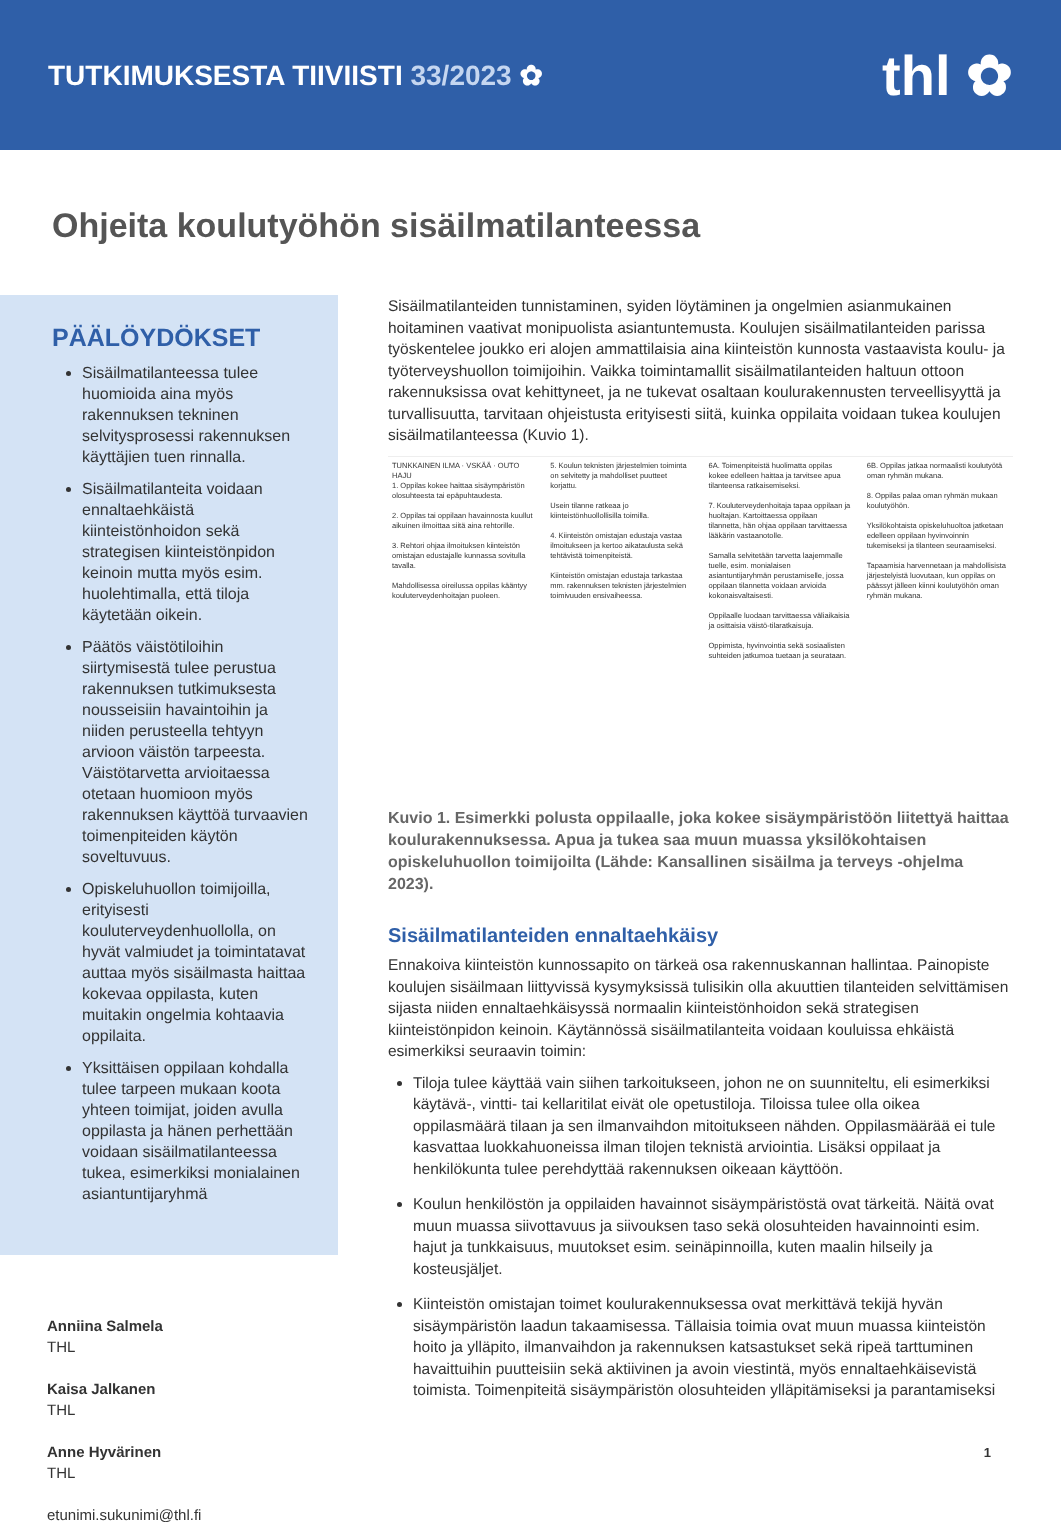TUTKIMUKSESTA TIIVIISTI 33/2023 ✿
thl ✿
Ohjeita koulutyöhön sisäilmatilanteessa
PÄÄLÖYDÖKSET
Sisäilmatilanteessa tulee huomioida aina myös rakennuksen tekninen selvitysprosessi rakennuksen käyttäjien tuen rinnalla.
Sisäilmatilanteita voidaan ennaltaehkäistä kiinteistönhoidon sekä strategisen kiinteistönpidon keinoin mutta myös esim. huolehtimalla, että tiloja käytetään oikein.
Päätös väistötiloihin siirtymisestä tulee perustua rakennuksen tutkimuksesta nousseisiin havaintoihin ja niiden perusteella tehtyyn arvioon väistön tarpeesta. Väistötarvetta arvioitaessa otetaan huomioon myös rakennuksen käyttöä turvaavien toimenpiteiden käytön soveltuvuus.
Opiskeluhuollon toimijoilla, erityisesti kouluterveydenhuollolla, on hyvät valmiudet ja toimintatavat auttaa myös sisäilmasta haittaa kokevaa oppilasta, kuten muitakin ongelmia kohtaavia oppilaita.
Yksittäisen oppilaan kohdalla tulee tarpeen mukaan koota yhteen toimijat, joiden avulla oppilasta ja hänen perhettään voidaan sisäilmatilanteessa tukea, esimerkiksi monialainen asiantuntijaryhmä
Anniina Salmela
THL
Kaisa Jalkanen
THL
Anne Hyvärinen
THL
etunimi.sukunimi@thl.fi
Sisäilmatilanteiden tunnistaminen, syiden löytäminen ja ongelmien asianmukainen hoitaminen vaativat monipuolista asiantuntemusta. Koulujen sisäilmatilanteiden parissa työskentelee joukko eri alojen ammattilaisia aina kiinteistön kunnosta vastaavista koulu- ja työterveyshuollon toimijoihin. Vaikka toimintamallit sisäilmatilanteiden haltuun ottoon rakennuksissa ovat kehittyneet, ja ne tukevat osaltaan koulurakennusten terveellisyyttä ja turvallisuutta, tarvitaan ohjeistusta erityisesti siitä, kuinka oppilaita voidaan tukea koulujen sisäilmatilanteessa (Kuvio 1).
TUNKKAINEN ILMA · VSKÄÄ · OUTO HAJU
1. Oppilas kokee haittaa sisäympäristön olosuhteesta tai epäpuhtaudesta.
2. Oppilas tai oppilaan havainnosta kuullut aikuinen ilmoittaa siitä aina rehtorille.
3. Rehtori ohjaa ilmoituksen kiinteistön omistajan edustajalle kunnassa sovitulla tavalla.
Mahdollisessa oireilussa oppilas kääntyy kouluterveydenhoitajan puoleen.
5. Koulun teknisten järjestelmien toiminta on selvitetty ja mahdolliset puutteet korjattu.
Usein tilanne ratkeaa jo kiinteistönhuollollisilla toimilla.
4. Kiinteistön omistajan edustaja vastaa ilmoitukseen ja kertoo aikataulusta sekä tehtävistä toimenpiteistä.
Kiinteistön omistajan edustaja tarkastaa mm. rakennuksen teknisten järjestelmien toimivuuden ensivaiheessa.
6A. Toimenpiteistä huolimatta oppilas kokee edelleen haittaa ja tarvitsee apua tilanteensa ratkaisemiseksi.
7. Kouluterveydenhoitaja tapaa oppilaan ja huoltajan. Kartoittaessa oppilaan tilannetta, hän ohjaa oppilaan tarvittaessa lääkärin vastaanotolle.
Samalla selvitetään tarvetta laajemmalle tuelle, esim. monialaisen asiantuntijaryhmän perustamiselle, jossa oppilaan tilannetta voidaan arvioida kokonaisvaltaisesti.
Oppilaalle luodaan tarvittaessa väliaikaisia ja osittaisia väistö-tilaratkaisuja.
Oppimista, hyvinvointia sekä sosiaalisten suhteiden jatkumoa tuetaan ja seurataan.
6B. Oppilas jatkaa normaalisti koulutyötä oman ryhmän mukana.
8. Oppilas palaa oman ryhmän mukaan koulutyöhön.
Yksilökohtaista opiskeluhuoltoa jatketaan edelleen oppilaan hyvinvoinnin tukemiseksi ja tilanteen seuraamiseksi.
Tapaamisia harvennetaan ja mahdollisista järjestelyistä luovutaan, kun oppilas on päässyt jälleen kiinni koulutyöhön oman ryhmän mukana.
Kuvio 1. Esimerkki polusta oppilaalle, joka kokee sisäympäristöön liitettyä haittaa koulurakennuksessa. Apua ja tukea saa muun muassa yksilökohtaisen opiskeluhuollon toimijoilta (Lähde: Kansallinen sisäilma ja terveys -ohjelma 2023).
Sisäilmatilanteiden ennaltaehkäisy
Ennakoiva kiinteistön kunnossapito on tärkeä osa rakennuskannan hallintaa. Painopiste koulujen sisäilmaan liittyvissä kysymyksissä tulisikin olla akuuttien tilanteiden selvittämisen sijasta niiden ennaltaehkäisyssä normaalin kiinteistönhoidon sekä strategisen kiinteistönpidon keinoin. Käytännössä sisäilmatilanteita voidaan kouluissa ehkäistä esimerkiksi seuraavin toimin:
Tiloja tulee käyttää vain siihen tarkoitukseen, johon ne on suunniteltu, eli esimerkiksi käytävä-, vintti- tai kellaritilat eivät ole opetustiloja. Tiloissa tulee olla oikea oppilasmäärä tilaan ja sen ilmanvaihdon mitoitukseen nähden. Oppilasmäärää ei tule kasvattaa luokkahuoneissa ilman tilojen teknistä arviointia. Lisäksi oppilaat ja henkilökunta tulee perehdyttää rakennuksen oikeaan käyttöön.
Koulun henkilöstön ja oppilaiden havainnot sisäympäristöstä ovat tärkeitä. Näitä ovat muun muassa siivottavuus ja siivouksen taso sekä olosuhteiden havainnointi esim. hajut ja tunkkaisuus, muutokset esim. seinäpinnoilla, kuten maalin hilseily ja kosteusjäljet.
Kiinteistön omistajan toimet koulurakennuksessa ovat merkittävä tekijä hyvän sisäympäristön laadun takaamisessa. Tällaisia toimia ovat muun muassa kiinteistön hoito ja ylläpito, ilmanvaihdon ja rakennuksen katsastukset sekä ripeä tarttuminen havaittuihin puutteisiin sekä aktiivinen ja avoin viestintä, myös ennaltaehkäisevistä toimista. Toimenpiteitä sisäympäristön olosuhteiden ylläpitämiseksi ja parantamiseksi
1